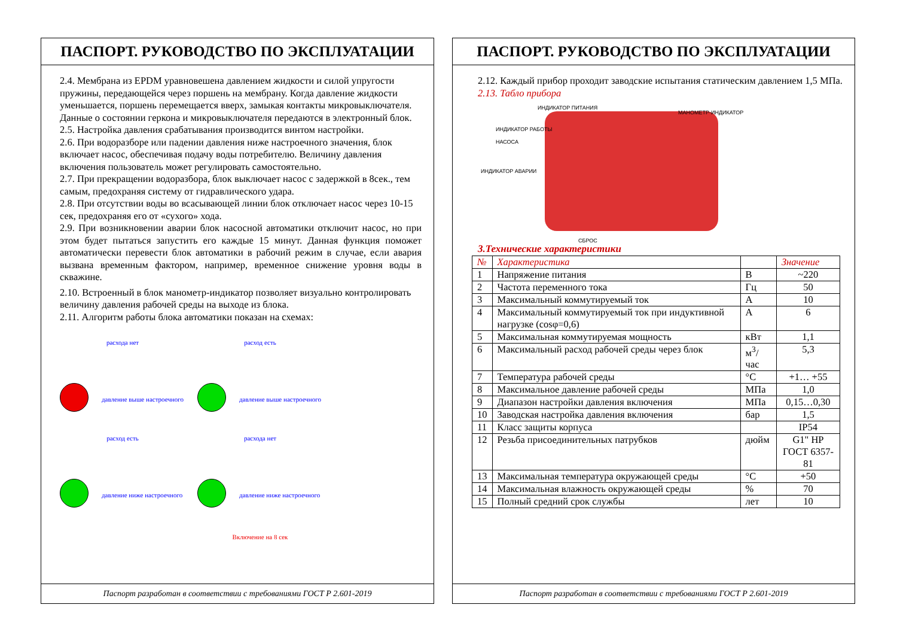ПАСПОРТ. РУКОВОДСТВО ПО ЭКСПЛУАТАЦИИ
2.4. Мембрана из EPDM уравновешена давлением жидкости и силой упругости пружины, передающейся через поршень на мембрану. Когда давление жидкости уменьшается, поршень перемещается вверх, замыкая контакты микровыключателя. Данные о состоянии геркона и микровыключателя передаются в электронный блок.
2.5. Настройка давления срабатывания производится винтом настройки.
2.6. При водоразборе или падении давления ниже настроечного значения, блок включает насос, обеспечивая подачу воды потребителю. Величину давления включения пользователь может регулировать самостоятельно.
2.7. При прекращении водоразбора, блок выключает насос с задержкой в 8сек., тем самым, предохраняя систему от гидравлического удара.
2.8. При отсутствии воды во всасывающей линии блок отключает насос через 10-15 сек, предохраняя его от «сухого» хода.
2.9. При возникновении аварии блок насосной автоматики отключит насос, но при этом будет пытаться запустить его каждые 15 минут. Данная функция поможет автоматически перевести блок автоматики в рабочий режим в случае, если авария вызвана временным фактором, например, временное снижение уровня воды в скважине.
2.10. Встроенный в блок манометр-индикатор позволяет визуально контролировать величину давления рабочей среды на выходе из блока.
2.11. Алгоритм работы блока автоматики показан на схемах:
расхода нет
давление выше настроечного
расход есть
давление выше настроечного
расход есть
давление ниже настроечного
расхода нет
давление ниже настроечного
Включение на 8 сек
Паспорт разработан в соответствии с требованиями ГОСТ Р 2.601-2019
ПАСПОРТ. РУКОВОДСТВО ПО ЭКСПЛУАТАЦИИ
2.12. Каждый прибор проходит заводские испытания статическим давлением 1,5 МПа.
2.13. Табло прибора
ИНДИКАТОР ПИТАНИЯ
МАНОМЕТР-ИНДИКАТОР
ИНДИКАТОР РАБОТЫ
НАСОСА
ИНДИКАТОР АВАРИИ
СБРОС
3.Технические характеристики
| № | Характеристика | | Значение |
| --- | --- | --- | --- |
| 1 | Напряжение питания | В | ~220 |
| 2 | Частота переменного тока | Гц | 50 |
| 3 | Максимальный коммутируемый ток | А | 10 |
| 4 | Максимальный коммутируемый ток при индуктивной нагрузке (cosφ=0,6) | А | 6 |
| 5 | Максимальная коммутируемая мощность | кВт | 1,1 |
| 6 | Максимальный расход рабочей среды через блок | м<sup>3</sup>/час | 5,3 |
| 7 | Температура рабочей среды | °С | +1… +55 |
| 8 | Максимальное давление рабочей среды | МПа | 1,0 |
| 9 | Диапазон настройки давления включения | МПа | 0,15…0,30 |
| 10 | Заводская настройка давления включения | бар | 1,5 |
| 11 | Класс защиты корпуса | | IP54 |
| 12 | Резьба присоединительных патрубков | дюйм | G1" НР ГОСТ 6357-81 |
| 13 | Максимальная температура окружающей среды | °С | +50 |
| 14 | Максимальная влажность окружающей среды | % | 70 |
| 15 | Полный средний срок службы | лет | 10 |
Паспорт разработан в соответствии с требованиями ГОСТ Р 2.601-2019